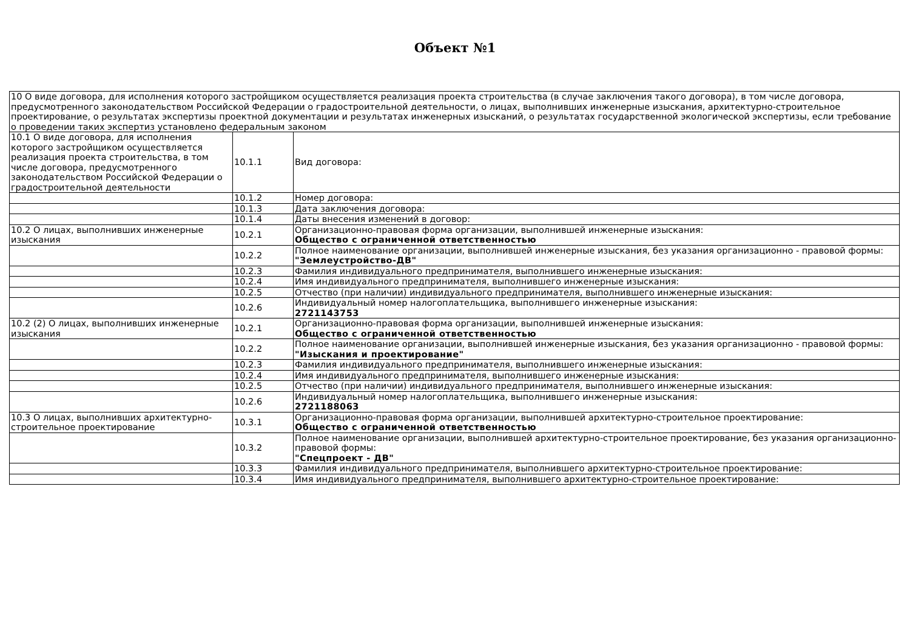Объект №1
| 10 О виде договора, для исполнения которого застройщиком осуществляется реализация проекта строительства (в случае заключения такого договора), в том числе договора, предусмотренного законодательством Российской Федерации о градостроительной деятельности, о лицах, выполнивших инженерные изыскания, архитектурно-строительное проектирование, о результатах экспертизы проектной документации и результатах инженерных изысканий, о результатах государственной экологической экспертизы, если требование о проведении таких экспертиз установлено федеральным законом | | |
| 10.1 О виде договора, для исполнения которого застройщиком осуществляется реализация проекта строительства, в том числе договора, предусмотренного законодательством Российской Федерации о градостроительной деятельности | 10.1.1 | Вид договора: |
| | 10.1.2 | Номер договора: |
| | 10.1.3 | Дата заключения договора: |
| | 10.1.4 | Даты внесения изменений в договор: |
| 10.2 О лицах, выполнивших инженерные изыскания | 10.2.1 | Организационно-правовая форма организации, выполнившей инженерные изыскания: Общество с ограниченной ответственностью |
| | 10.2.2 | Полное наименование организации, выполнившей инженерные изыскания, без указания организационно - правовой формы: "Землеустройство-ДВ" |
| | 10.2.3 | Фамилия индивидуального предпринимателя, выполнившего инженерные изыскания: |
| | 10.2.4 | Имя индивидуального предпринимателя, выполнившего инженерные изыскания: |
| | 10.2.5 | Отчество (при наличии) индивидуального предпринимателя, выполнившего инженерные изыскания: |
| | 10.2.6 | Индивидуальный номер налогоплательщика, выполнившего инженерные изыскания: 2721143753 |
| 10.2 (2) О лицах, выполнивших инженерные изыскания | 10.2.1 | Организационно-правовая форма организации, выполнившей инженерные изыскания: Общество с ограниченной ответственностью |
| | 10.2.2 | Полное наименование организации, выполнившей инженерные изыскания, без указания организационно - правовой формы: "Изыскания и проектирование" |
| | 10.2.3 | Фамилия индивидуального предпринимателя, выполнившего инженерные изыскания: |
| | 10.2.4 | Имя индивидуального предпринимателя, выполнившего инженерные изыскания: |
| | 10.2.5 | Отчество (при наличии) индивидуального предпринимателя, выполнившего инженерные изыскания: |
| | 10.2.6 | Индивидуальный номер налогоплательщика, выполнившего инженерные изыскания: 2721188063 |
| 10.3 О лицах, выполнивших архитектурно-строительное проектирование | 10.3.1 | Организационно-правовая форма организации, выполнившей архитектурно-строительное проектирование: Общество с ограниченной ответственностью |
| | 10.3.2 | Полное наименование организации, выполнившей архитектурно-строительное проектирование, без указания организационно-правовой формы: "Спецпроект - ДВ" |
| | 10.3.3 | Фамилия индивидуального предпринимателя, выполнившего архитектурно-строительное проектирование: |
| | 10.3.4 | Имя индивидуального предпринимателя, выполнившего архитектурно-строительное проектирование: |